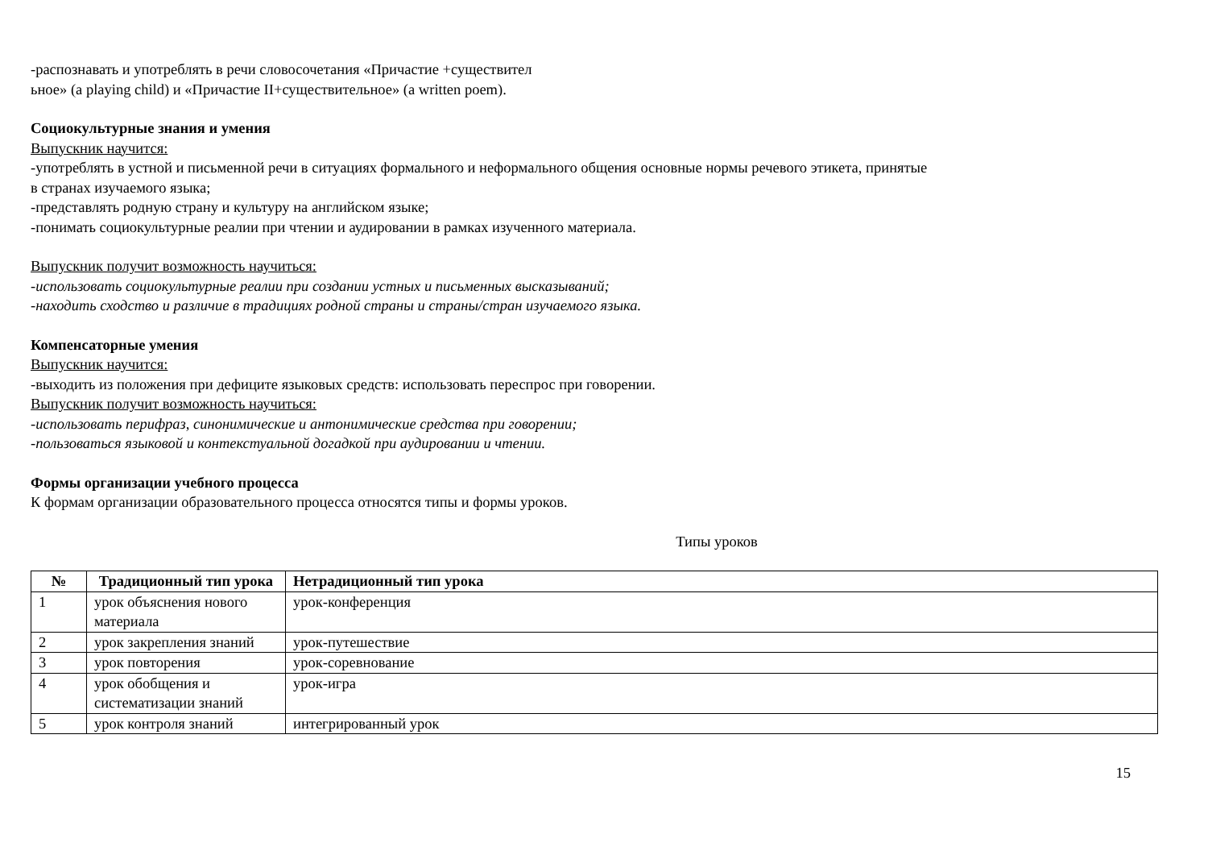-распознавать и употреблять в речи словосочетания «Причастие +существител
ьное» (a playing child) и «Причастие II+существительное» (a written poem).
Социокультурные знания и умения
Выпускник научится:
-употреблять в устной и письменной речи в ситуациях формального и неформального общения основные нормы речевого этикета, принятые
в странах изучаемого языка;
-представлять родную страну и культуру на английском языке;
-понимать социокультурные реалии при чтении и аудировании в рамках изученного материала.
Выпускник получит возможность научиться:
-использовать социокультурные реалии при создании устных и письменных высказываний;
-находить сходство и различие в традициях родной страны и страны/стран изучаемого языка.
Компенсаторные умения
Выпускник научится:
-выходить из положения при дефиците языковых средств: использовать переспрос при говорении.
Выпускник получит возможность научиться:
-использовать перифраз, синонимические и антонимические средства при говорении;
-пользоваться языковой и контекстуальной догадкой при аудировании и чтении.
Формы организации учебного процесса
К формам организации образовательного процесса относятся типы и формы уроков.
Типы уроков
| № | Традиционный тип урока | Нетрадиционный тип урока |
| --- | --- | --- |
| 1 | урок объяснения нового материала | урок-конференция |
| 2 | урок закрепления знаний | урок-путешествие |
| 3 | урок повторения | урок-соревнование |
| 4 | урок обобщения и систематизации знаний | урок-игра |
| 5 | урок контроля знаний | интегрированный урок |
15